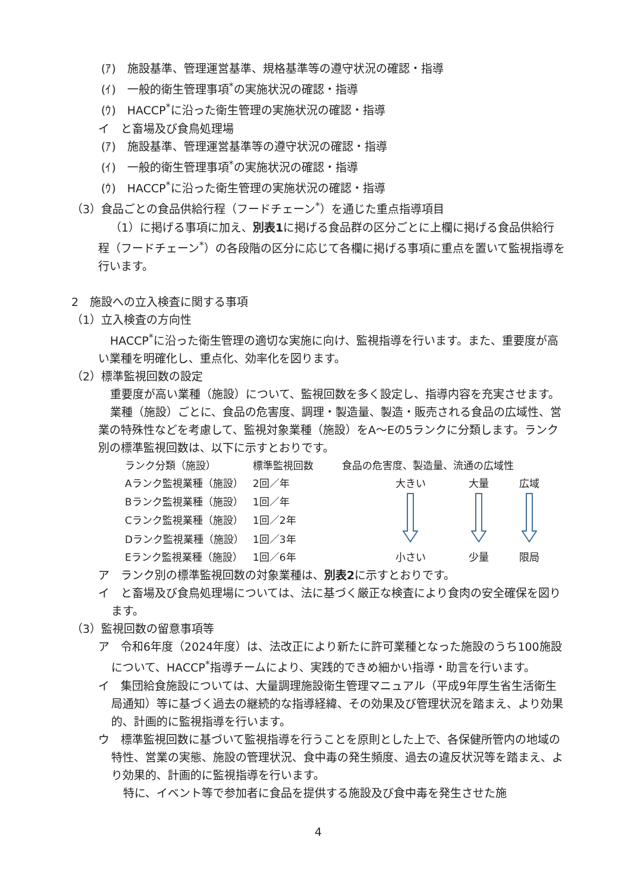(ｱ)　施設基準、管理運営基準、規格基準等の遵守状況の確認・指導
(ｲ)　一般的衛生管理事項<sup>*</sup>の実施状況の確認・指導
(ｳ)　HACCP<sup>*</sup>に沿った衛生管理の実施状況の確認・指導
イ　と畜場及び食鳥処理場
(ｱ)　施設基準、管理運営基準等の遵守状況の確認・指導
(ｲ)　一般的衛生管理事項<sup>*</sup>の実施状況の確認・指導
(ｳ)　HACCP<sup>*</sup>に沿った衛生管理の実施状況の確認・指導
（3）食品ごとの食品供給行程（フードチェーン<sup>*</sup>）を通じた重点指導項目
（1）に掲げる事項に加え、別表1に掲げる食品群の区分ごとに上欄に掲げる食品供給行程（フードチェーン<sup>*</sup>）の各段階の区分に応じて各欄に掲げる事項に重点を置いて監視指導を行います。
2　施設への立入検査に関する事項
（1）立入検査の方向性
HACCP<sup>*</sup>に沿った衛生管理の適切な実施に向け、監視指導を行います。また、重要度が高い業種を明確化し、重点化、効率化を図ります。
（2）標準監視回数の設定
重要度が高い業種（施設）について、監視回数を多く設定し、指導内容を充実させます。
業種（施設）ごとに、食品の危害度、調理・製造量、製造・販売される食品の広域性、営業の特殊性などを考慮して、監視対象業種（施設）をA～Eの5ランクに分類します。ランク別の標準監視回数は、以下に示すとおりです。
| ランク分類（施設） | 標準監視回数 | 食品の危害度、製造量、流通の広域性 | | |
| Aランク監視業種（施設） | 2回／年 | 大きい | 大量 | 広域 |
| Bランク監視業種（施設） | 1回／年 | | | |
| Cランク監視業種（施設） | 1回／2年 | | | |
| Dランク監視業種（施設） | 1回／3年 | | | |
| Eランク監視業種（施設） | 1回／6年 | 小さい | 少量 | 限局 |
ア　ランク別の標準監視回数の対象業種は、別表2に示すとおりです。
イ　と畜場及び食鳥処理場については、法に基づく厳正な検査により食肉の安全確保を図ります。
（3）監視回数の留意事項等
ア　令和6年度（2024年度）は、法改正により新たに許可業種となった施設のうち100施設について、HACCP<sup>*</sup>指導チームにより、実践的できめ細かい指導・助言を行います。
イ　集団給食施設については、大量調理施設衛生管理マニュアル（平成9年厚生省生活衛生局通知）等に基づく過去の継続的な指導経緯、その効果及び管理状況を踏まえ、より効果的、計画的に監視指導を行います。
ウ　標準監視回数に基づいて監視指導を行うことを原則とした上で、各保健所管内の地域の特性、営業の実態、施設の管理状況、食中毒の発生頻度、過去の違反状況等を踏まえ、より効果的、計画的に監視指導を行います。
特に、イベント等で参加者に食品を提供する施設及び食中毒を発生させた施
4